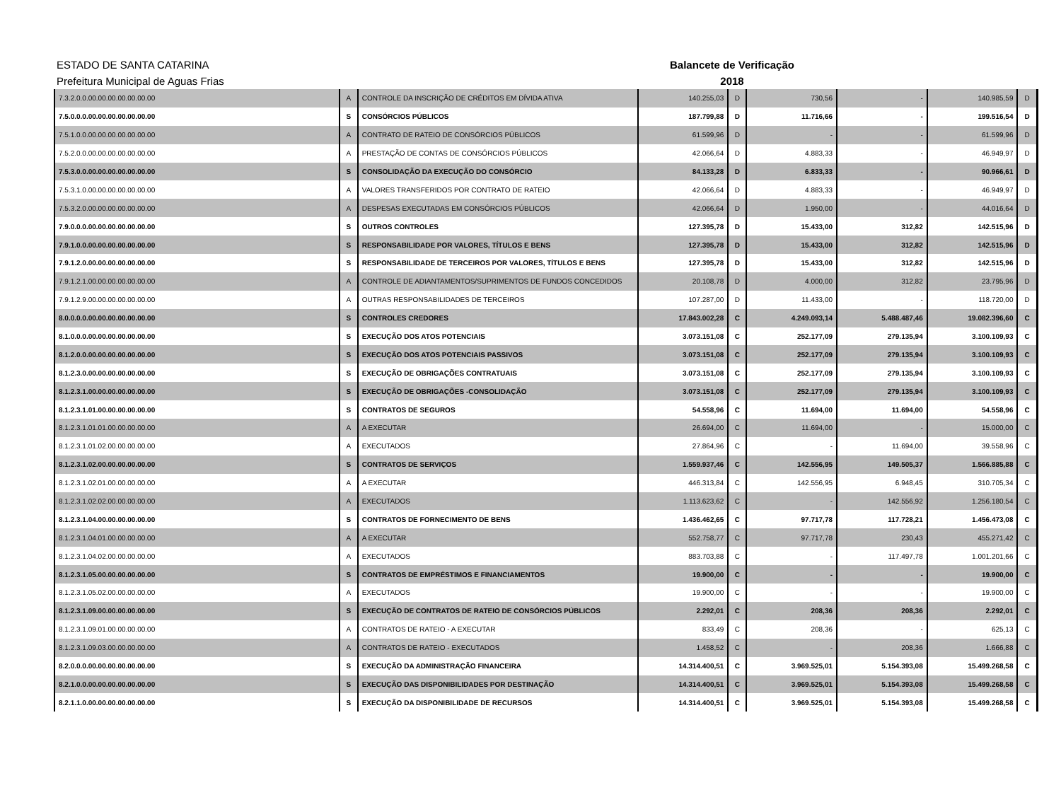ESTADO DE SANTA CATARINA
Prefeitura Municipal de Aguas Frias
Balancete de Verificação
2018
| 7.3.2.0.0.00.00.00.00.00.00.00 | A | CONTROLE DA INSCRIÇÃO DE CRÉDITOS EM DÍVIDA ATIVA | 140.255,03 | D | 730,56 | - | 140.985,59 | D |
| 7.5.0.0.0.00.00.00.00.00.00.00 | S | CONSÓRCIOS PÚBLICOS | 187.799,88 | D | 11.716,66 | - | 199.516,54 | D |
| 7.5.1.0.0.00.00.00.00.00.00.00 | A | CONTRATO DE RATEIO DE CONSÓRCIOS PÚBLICOS | 61.599,96 | D | - | - | 61.599,96 | D |
| 7.5.2.0.0.00.00.00.00.00.00.00 | A | PRESTAÇÃO DE CONTAS DE CONSÓRCIOS PÚBLICOS | 42.066,64 | D | 4.883,33 | - | 46.949,97 | D |
| 7.5.3.0.0.00.00.00.00.00.00.00 | S | CONSOLIDAÇÃO DA EXECUÇÃO DO CONSÓRCIO | 84.133,28 | D | 6.833,33 | - | 90.966,61 | D |
| 7.5.3.1.0.00.00.00.00.00.00.00 | A | VALORES TRANSFERIDOS POR CONTRATO DE RATEIO | 42.066,64 | D | 4.883,33 | - | 46.949,97 | D |
| 7.5.3.2.0.00.00.00.00.00.00.00 | A | DESPESAS EXECUTADAS EM CONSÓRCIOS PÚBLICOS | 42.066,64 | D | 1.950,00 | - | 44.016,64 | D |
| 7.9.0.0.0.00.00.00.00.00.00.00 | S | OUTROS CONTROLES | 127.395,78 | D | 15.433,00 | 312,82 | 142.515,96 | D |
| 7.9.1.0.0.00.00.00.00.00.00.00 | S | RESPONSABILIDADE POR VALORES, TÍTULOS E BENS | 127.395,78 | D | 15.433,00 | 312,82 | 142.515,96 | D |
| 7.9.1.2.0.00.00.00.00.00.00.00 | S | RESPONSABILIDADE DE TERCEIROS POR VALORES, TÍTULOS E BENS | 127.395,78 | D | 15.433,00 | 312,82 | 142.515,96 | D |
| 7.9.1.2.1.00.00.00.00.00.00.00 | A | CONTROLE DE ADIANTAMENTOS/SUPRIMENTOS DE FUNDOS CONCEDIDOS | 20.108,78 | D | 4.000,00 | 312,82 | 23.795,96 | D |
| 7.9.1.2.9.00.00.00.00.00.00.00 | A | OUTRAS RESPONSABILIDADES DE TERCEIROS | 107.287,00 | D | 11.433,00 | - | 118.720,00 | D |
| 8.0.0.0.0.00.00.00.00.00.00.00 | S | CONTROLES CREDORES | 17.843.002,28 | C | 4.249.093,14 | 5.488.487,46 | 19.082.396,60 | C |
| 8.1.0.0.0.00.00.00.00.00.00.00 | S | EXECUÇÃO DOS ATOS POTENCIAIS | 3.073.151,08 | C | 252.177,09 | 279.135,94 | 3.100.109,93 | C |
| 8.1.2.0.0.00.00.00.00.00.00.00 | S | EXECUÇÃO DOS ATOS POTENCIAIS PASSIVOS | 3.073.151,08 | C | 252.177,09 | 279.135,94 | 3.100.109,93 | C |
| 8.1.2.3.0.00.00.00.00.00.00.00 | S | EXECUÇÃO DE OBRIGAÇÕES CONTRATUAIS | 3.073.151,08 | C | 252.177,09 | 279.135,94 | 3.100.109,93 | C |
| 8.1.2.3.1.00.00.00.00.00.00.00 | S | EXECUÇÃO DE OBRIGAÇÕES -CONSOLIDAÇÃO | 3.073.151,08 | C | 252.177,09 | 279.135,94 | 3.100.109,93 | C |
| 8.1.2.3.1.01.00.00.00.00.00.00 | S | CONTRATOS DE SEGUROS | 54.558,96 | C | 11.694,00 | 11.694,00 | 54.558,96 | C |
| 8.1.2.3.1.01.01.00.00.00.00.00 | A | A EXECUTAR | 26.694,00 | C | 11.694,00 | - | 15.000,00 | C |
| 8.1.2.3.1.01.02.00.00.00.00.00 | A | EXECUTADOS | 27.864,96 | C | - | 11.694,00 | 39.558,96 | C |
| 8.1.2.3.1.02.00.00.00.00.00.00 | S | CONTRATOS DE SERVIÇOS | 1.559.937,46 | C | 142.556,95 | 149.505,37 | 1.566.885,88 | C |
| 8.1.2.3.1.02.01.00.00.00.00.00 | A | A EXECUTAR | 446.313,84 | C | 142.556,95 | 6.948,45 | 310.705,34 | C |
| 8.1.2.3.1.02.02.00.00.00.00.00 | A | EXECUTADOS | 1.113.623,62 | C | - | 142.556,92 | 1.256.180,54 | C |
| 8.1.2.3.1.04.00.00.00.00.00.00 | S | CONTRATOS DE FORNECIMENTO DE BENS | 1.436.462,65 | C | 97.717,78 | 117.728,21 | 1.456.473,08 | C |
| 8.1.2.3.1.04.01.00.00.00.00.00 | A | A EXECUTAR | 552.758,77 | C | 97.717,78 | 230,43 | 455.271,42 | C |
| 8.1.2.3.1.04.02.00.00.00.00.00 | A | EXECUTADOS | 883.703,88 | C | - | 117.497,78 | 1.001.201,66 | C |
| 8.1.2.3.1.05.00.00.00.00.00.00 | S | CONTRATOS DE EMPRÉSTIMOS E FINANCIAMENTOS | 19.900,00 | C | - | - | 19.900,00 | C |
| 8.1.2.3.1.05.02.00.00.00.00.00 | A | EXECUTADOS | 19.900,00 | C | - | - | 19.900,00 | C |
| 8.1.2.3.1.09.00.00.00.00.00.00 | S | EXECUÇÃO DE CONTRATOS DE RATEIO DE CONSÓRCIOS PÚBLICOS | 2.292,01 | C | 208,36 | 208,36 | 2.292,01 | C |
| 8.1.2.3.1.09.01.00.00.00.00.00 | A | CONTRATOS DE RATEIO - A EXECUTAR | 833,49 | C | 208,36 | - | 625,13 | C |
| 8.1.2.3.1.09.03.00.00.00.00.00 | A | CONTRATOS DE RATEIO - EXECUTADOS | 1.458,52 | C | - | 208,36 | 1.666,88 | C |
| 8.2.0.0.0.00.00.00.00.00.00.00 | S | EXECUÇÃO DA ADMINISTRAÇÃO FINANCEIRA | 14.314.400,51 | C | 3.969.525,01 | 5.154.393,08 | 15.499.268,58 | C |
| 8.2.1.0.0.00.00.00.00.00.00.00 | S | EXECUÇÃO DAS DISPONIBILIDADES POR DESTINAÇÃO | 14.314.400,51 | C | 3.969.525,01 | 5.154.393,08 | 15.499.268,58 | C |
| 8.2.1.1.0.00.00.00.00.00.00.00 | S | EXECUÇÃO DA DISPONIBILIDADE DE RECURSOS | 14.314.400,51 | C | 3.969.525,01 | 5.154.393,08 | 15.499.268,58 | C |